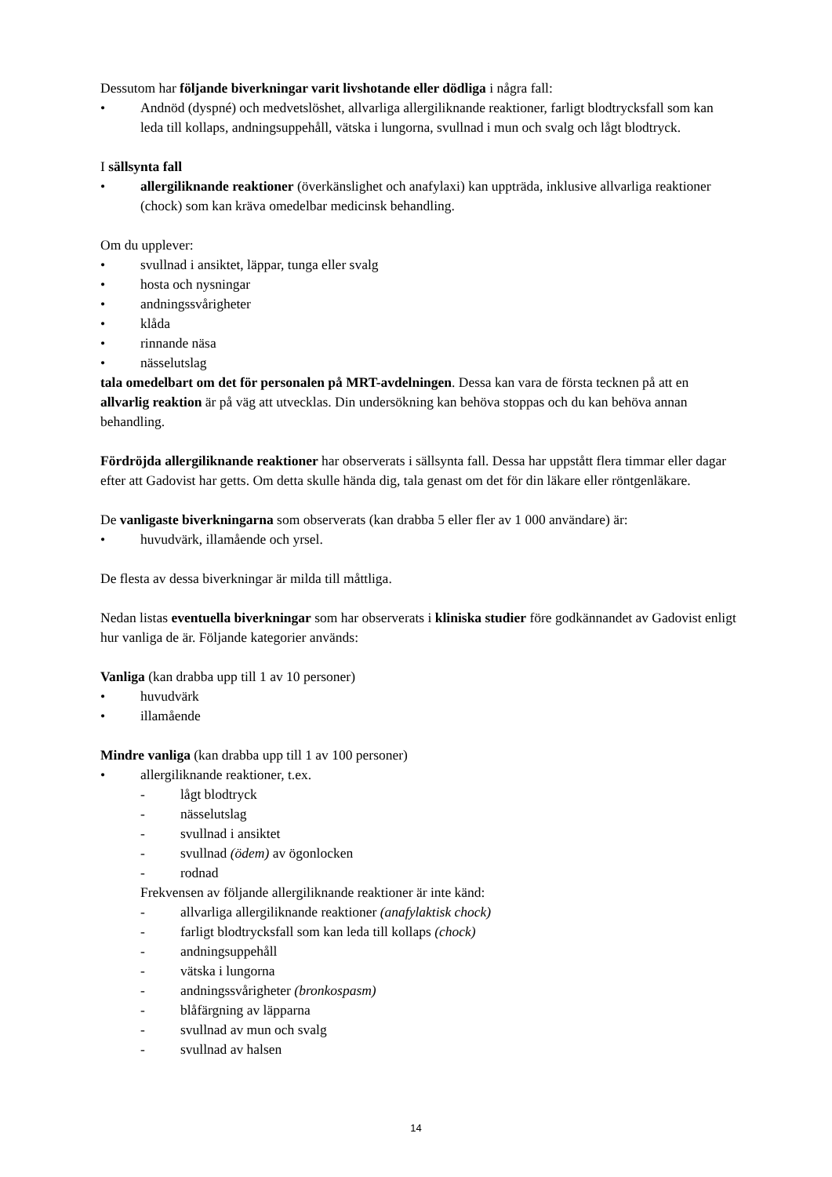Dessutom har följande biverkningar varit livshotande eller dödliga i några fall:
• Andnöd (dyspné) och medvetslöshet, allvarliga allergiliknande reaktioner, farligt blodtrycksfall som kan leda till kollaps, andningsuppehåll, vätska i lungorna, svullnad i mun och svalg och lågt blodtryck.
I sällsynta fall
• allergiliknande reaktioner (överkänslighet och anafylaxi) kan uppträda, inklusive allvarliga reaktioner (chock) som kan kräva omedelbar medicinsk behandling.
Om du upplever:
• svullnad i ansiktet, läppar, tunga eller svalg
• hosta och nysningar
• andningssvårigheter
• klåda
• rinnande näsa
• nässelutslag
tala omedelbart om det för personalen på MRT-avdelningen. Dessa kan vara de första tecknen på att en allvarlig reaktion är på väg att utvecklas. Din undersökning kan behöva stoppas och du kan behöva annan behandling.
Fördröjda allergiliknande reaktioner har observerats i sällsynta fall. Dessa har uppstått flera timmar eller dagar efter att Gadovist har getts. Om detta skulle hända dig, tala genast om det för din läkare eller röntgenläkare.
De vanligaste biverkningarna som observerats (kan drabba 5 eller fler av 1 000 användare) är:
• huvudvärk, illamående och yrsel.
De flesta av dessa biverkningar är milda till måttliga.
Nedan listas eventuella biverkningar som har observerats i kliniska studier före godkännandet av Gadovist enligt hur vanliga de är. Följande kategorier används:
Vanliga (kan drabba upp till 1 av 10 personer)
• huvudvärk
• illamående
Mindre vanliga (kan drabba upp till 1 av 100 personer)
• allergiliknande reaktioner, t.ex.
- lågt blodtryck
- nässelutslag
- svullnad i ansiktet
- svullnad (ödem) av ögonlocken
- rodnad
Frekvensen av följande allergiliknande reaktioner är inte känd:
- allvarliga allergiliknande reaktioner (anafylaktisk chock)
- farligt blodtrycksfall som kan leda till kollaps (chock)
- andningsuppehåll
- vätska i lungorna
- andningssvårigheter (bronkospasm)
- blåfärgning av läpparna
- svullnad av mun och svalg
- svullnad av halsen
14